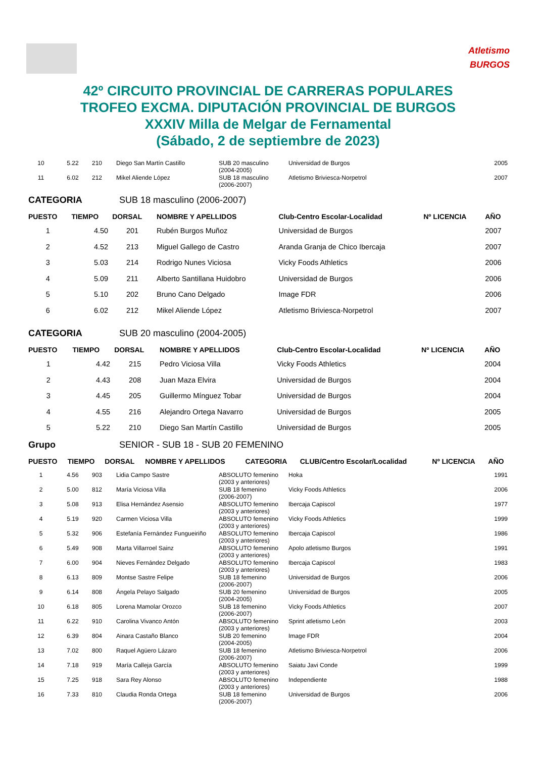Atletismo
BURGOS
42º CIRCUITO PROVINCIAL DE CARRERAS POPULARES
TROFEO EXCMA. DIPUTACIÓN PROVINCIAL DE BURGOS
XXXIV Milla de Melgar de Fernamental
(Sábado, 2 de septiembre de 2023)
| 10 | 5.22 | 210 | Diego San Martín Castillo | SUB 20 masculino (2004-2005) | Universidad de Burgos | 2005 |
| 11 | 6.02 | 212 | Mikel Aliende López | SUB 18 masculino (2006-2007) | Atletismo Briviesca-Norpetrol | 2007 |
CATEGORIA SUB 18 masculino (2006-2007)
| PUESTO | TIEMPO | DORSAL | NOMBRE Y APELLIDOS | Club-Centro Escolar-Localidad | Nº LICENCIA | AÑO |
| --- | --- | --- | --- | --- | --- | --- |
| 1 | 4.50 | 201 | Rubén Burgos Muñoz | Universidad de Burgos | | 2007 |
| 2 | 4.52 | 213 | Miguel Gallego de Castro | Aranda Granja de Chico Ibercaja | | 2007 |
| 3 | 5.03 | 214 | Rodrigo Nunes Viciosa | Vicky Foods Athletics | | 2006 |
| 4 | 5.09 | 211 | Alberto Santillana Huidobro | Universidad de Burgos | | 2006 |
| 5 | 5.10 | 202 | Bruno Cano Delgado | Image FDR | | 2006 |
| 6 | 6.02 | 212 | Mikel Aliende López | Atletismo Briviesca-Norpetrol | | 2007 |
CATEGORIA SUB 20 masculino (2004-2005)
| PUESTO | TIEMPO | DORSAL | NOMBRE Y APELLIDOS | Club-Centro Escolar-Localidad | Nº LICENCIA | AÑO |
| --- | --- | --- | --- | --- | --- | --- |
| 1 | 4.42 | 215 | Pedro Viciosa Villa | Vicky Foods Athletics | | 2004 |
| 2 | 4.43 | 208 | Juan Maza Elvira | Universidad de Burgos | | 2004 |
| 3 | 4.45 | 205 | Guillermo Mínguez Tobar | Universidad de Burgos | | 2004 |
| 4 | 4.55 | 216 | Alejandro Ortega Navarro | Universidad de Burgos | | 2005 |
| 5 | 5.22 | 210 | Diego San Martín Castillo | Universidad de Burgos | | 2005 |
Grupo SENIOR - SUB 18 - SUB 20 FEMENINO
| PUESTO | TIEMPO | DORSAL | NOMBRE Y APELLIDOS | CATEGORIA | CLUB/Centro Escolar/Localidad | Nº LICENCIA | AÑO |
| --- | --- | --- | --- | --- | --- | --- | --- |
| 1 | 4.56 | 903 | Lidia Campo Sastre | ABSOLUTO femenino (2003 y anteriores) | Hoka | 1991 |
| 2 | 5.00 | 812 | María Viciosa Villa | SUB 18 femenino (2006-2007) | Vicky Foods Athletics | 2006 |
| 3 | 5.08 | 913 | Elisa Hernández Asensio | ABSOLUTO femenino (2003 y anteriores) | Ibercaja Capiscol | 1977 |
| 4 | 5.19 | 920 | Carmen Viciosa Villa | ABSOLUTO femenino (2003 y anteriores) | Vicky Foods Athletics | 1999 |
| 5 | 5.32 | 906 | Estefanía Fernández Fungueiriño | ABSOLUTO femenino (2003 y anteriores) | Ibercaja Capiscol | 1986 |
| 6 | 5.49 | 908 | Marta Villarroel Sainz | ABSOLUTO femenino (2003 y anteriores) | Apolo atletismo Burgos | 1991 |
| 7 | 6.00 | 904 | Nieves Fernández Delgado | ABSOLUTO femenino (2003 y anteriores) | Ibercaja Capiscol | 1983 |
| 8 | 6.13 | 809 | Montse Sastre Felipe | SUB 18 femenino (2006-2007) | Universidad de Burgos | 2006 |
| 9 | 6.14 | 808 | Ángela Pelayo Salgado | SUB 20 femenino (2004-2005) | Universidad de Burgos | 2005 |
| 10 | 6.18 | 805 | Lorena Mamolar Orozco | SUB 18 femenino (2006-2007) | Vicky Foods Athletics | 2007 |
| 11 | 6.22 | 910 | Carolina Vivanco Antón | ABSOLUTO femenino (2003 y anteriores) | Sprint atletismo León | 2003 |
| 12 | 6.39 | 804 | Ainara Castaño Blanco | SUB 20 femenino (2004-2005) | Image FDR | 2004 |
| 13 | 7.02 | 800 | Raquel Agüero Lázaro | SUB 18 femenino (2006-2007) | Atletismo Briviesca-Norpetrol | 2006 |
| 14 | 7.18 | 919 | María Calleja García | ABSOLUTO femenino (2003 y anteriores) | Saiatu Javi Conde | 1999 |
| 15 | 7.25 | 918 | Sara Rey Alonso | ABSOLUTO femenino (2003 y anteriores) | Independiente | 1988 |
| 16 | 7.33 | 810 | Claudia Ronda Ortega | SUB 18 femenino (2006-2007) | Universidad de Burgos | 2006 |